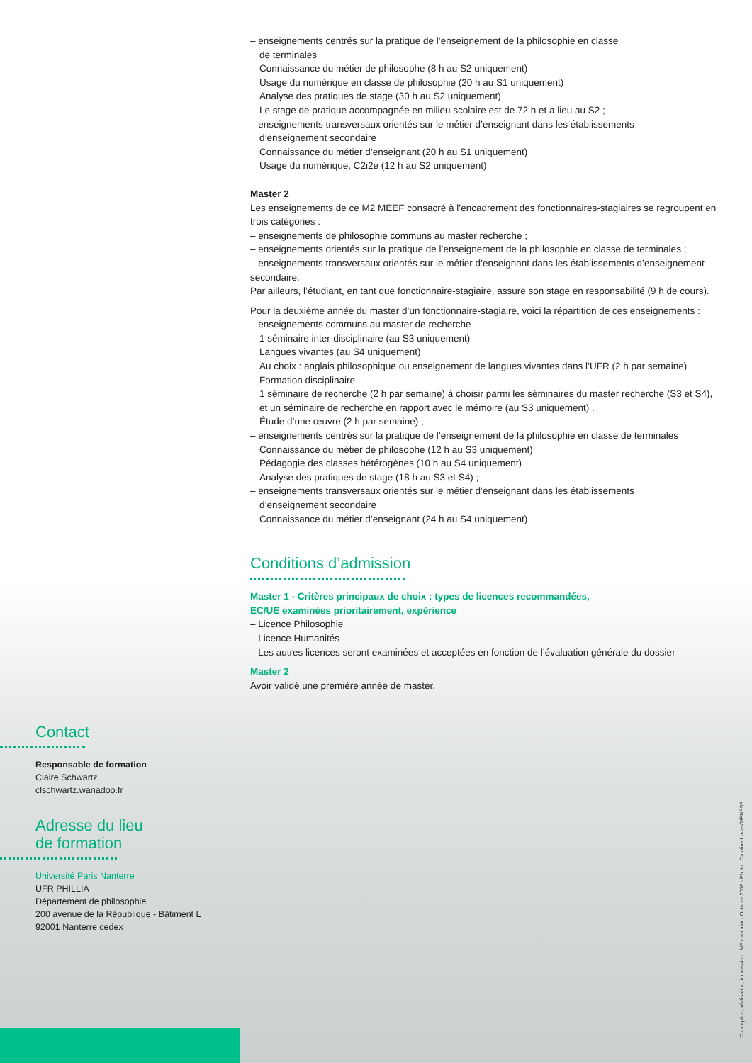– enseignements centrés sur la pratique de l’enseignement de la philosophie en classe
de terminales
Connaissance du métier de philosophe (8 h au S2 uniquement)
Usage du numérique en classe de philosophie (20 h au S1 uniquement)
Analyse des pratiques de stage (30 h au S2 uniquement)
Le stage de pratique accompagnée en milieu scolaire est de 72 h et a lieu au S2 ;
– enseignements transversaux orientés sur le métier d’enseignant dans les établissements
d’enseignement secondaire
Connaissance du métier d’enseignant (20 h au S1 uniquement)
Usage du numérique, C2i2e (12 h au S2 uniquement)
Master 2
Les enseignements de ce M2 MEEF consacré à l’encadrement des fonctionnaires-stagiaires se regroupent en trois catégories :
– enseignements de philosophie communs au master recherche ;
– enseignements orientés sur la pratique de l’enseignement de la philosophie en classe de terminales ;
– enseignements transversaux orientés sur le métier d’enseignant dans les établissements d’enseignement secondaire.
Par ailleurs, l’étudiant, en tant que fonctionnaire-stagiaire, assure son stage en responsabilité (9 h de cours).
Pour la deuxième année du master d’un fonctionnaire-stagiaire, voici la répartition de ces enseignements :
– enseignements communs au master de recherche
1 séminaire inter-disciplinaire (au S3 uniquement)
Langues vivantes (au S4 uniquement)
Au choix : anglais philosophique ou enseignement de langues vivantes dans l’UFR (2 h par semaine)
Formation disciplinaire
1 séminaire de recherche (2 h par semaine) à choisir parmi les séminaires du master recherche (S3 et S4), et un séminaire de recherche en rapport avec le mémoire (au S3 uniquement) .
Étude d’une œuvre (2 h par semaine) ;
– enseignements centrés sur la pratique de l’enseignement de la philosophie en classe de terminales
Connaissance du métier de philosophe (12 h au S3 uniquement)
Pédagogie des classes hétérogènes (10 h au S4 uniquement)
Analyse des pratiques de stage (18 h au S3 et S4) ;
– enseignements transversaux orientés sur le métier d’enseignant dans les établissements
d’enseignement secondaire
Connaissance du métier d’enseignant (24 h au S4 uniquement)
Conditions d’admission
Master 1 - Critères principaux de choix : types de licences recommandées,
EC/UE examinées prioritairement, expérience
– Licence Philosophie
– Licence Humanités
– Les autres licences seront examinées et acceptées en fonction de l’évaluation générale du dossier
Master 2
Avoir validé une première année de master.
Contact
Responsable de formation
Claire Schwartz
clschwartz.wanadoo.fr
Adresse du lieu
de formation
Université Paris Nanterre
UFR PHILLIA
Département de philosophie
200 avenue de la République - Bâtiment L
92001 Nanterre cedex
Conception, réalisation, impression : MF creaprint - Octobre 2018 - Photo : Caroline Lucas/MENESR